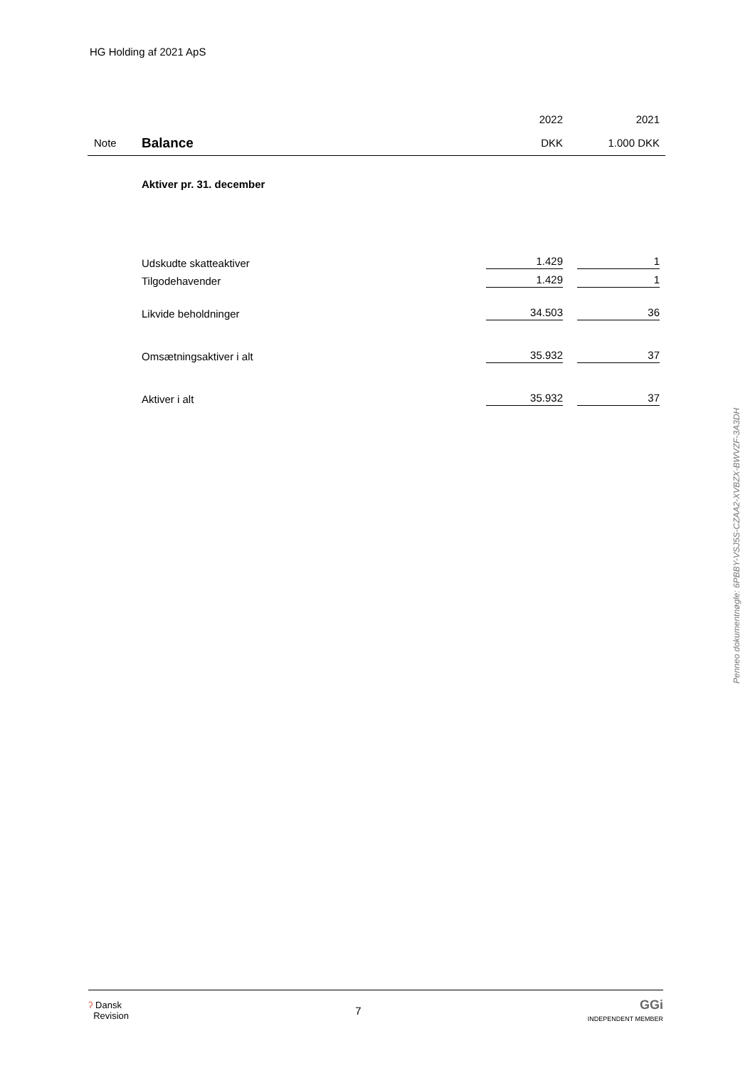HG Holding af 2021 ApS
| | | 2022 | 2021 |
| Note | Balance | DKK | 1.000 DKK |
| | Aktiver pr. 31. december | | |
| | Udskudte skatteaktiver | 1.429 | 1 |
| | Tilgodehavender | 1.429 | 1 |
| | Likvide beholdninger | 34.503 | 36 |
| | Omsætningsaktiver i alt | 35.932 | 37 |
| | Aktiver i alt | 35.932 | 37 |
Penneo dokumentnøgle: 6PBBY-VSJ5S-CZAA2-XVBZX-BWVZF-3A3DH
ʔ Dansk
Revision
7
GGi
INDEPENDENT MEMBER